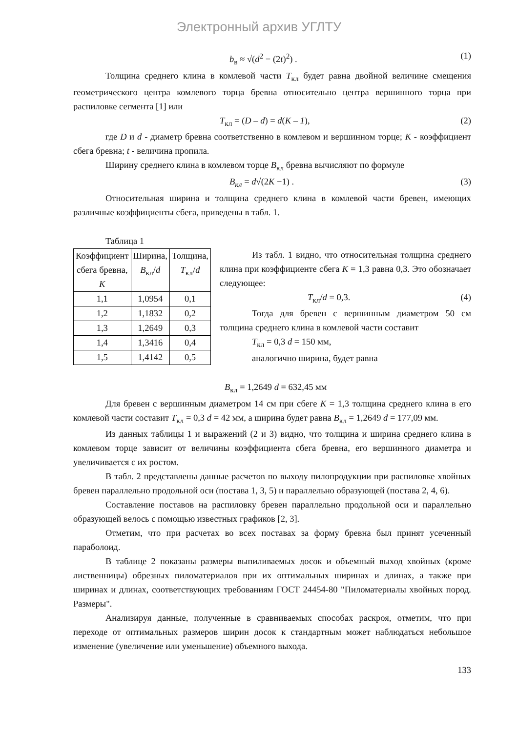Электронный архив УГЛТУ
b<sub>в</sub> ≈ √(d<sup>2</sup> − (2t)<sup>2</sup>) . (1)
Толщина среднего клина в комлевой части T<sub>кл</sub> будет равна двойной величине смещения геометрического центра комлевого торца бревна относительно центра вершинного торца при распиловке сегмента [1] или
T<sub>кл</sub> = (D – d) = d(K – 1), (2)
где D и d - диаметр бревна соответственно в комлевом и вершинном торце; К - коэффициент сбега бревна; t - величина пропила.
Ширину среднего клина в комлевом торце B<sub>кл</sub> бревна вычисляют по формуле
B<sub>кл</sub> = d√(2K −1) . (3)
Относительная ширина и толщина среднего клина в комлевой части бревен, имеющих различные коэффициенты сбега, приведены в табл. 1.
Таблица 1
| Коэффициент сбега бревна, K | Ширина, B<sub>кл</sub>/ d | Толщина, T<sub>кл</sub>/ d |
| --- | --- | --- |
| 1,1 | 1,0954 | 0,1 |
| 1,2 | 1,1832 | 0,2 |
| 1,3 | 1,2649 | 0,3 |
| 1,4 | 1,3416 | 0,4 |
| 1,5 | 1,4142 | 0,5 |
Из табл. 1 видно, что относительная толщина среднего клина при коэффициенте сбега К = 1,3 равна 0,3. Это обозначает следующее:
T<sub>кл</sub>/d = 0,3. (4)
Тогда для бревен с вершинным диаметром 50 см толщина среднего клина в комлевой части составит
T<sub>кл</sub> = 0,3 d = 150 мм,
аналогично ширина, будет равна
B<sub>кл</sub> = 1,2649 d = 632,45 мм
Для бревен с вершинным диаметром 14 см при сбеге К = 1,3 толщина среднего клина в его комлевой части составит T<sub>кл</sub> = 0,3 d = 42 мм, а ширина будет равна B<sub>кл</sub> = 1,2649 d = 177,09 мм.
Из данных таблицы 1 и выражений (2 и 3) видно, что толщина и ширина среднего клина в комлевом торце зависит от величины коэффициента сбега бревна, его вершинного диаметра и увеличивается с их ростом.
В табл. 2 представлены данные расчетов по выходу пилопродукции при распиловке хвойных бревен параллельно продольной оси (постава 1, 3, 5) и параллельно образующей (постава 2, 4, 6).
Составление поставов на распиловку бревен параллельно продольной оси и параллельно образующей велось с помощью известных графиков [2, 3].
Отметим, что при расчетах во всех поставах за форму бревна был принят усеченный параболоид.
В таблице 2 показаны размеры выпиливаемых досок и объемный выход хвойных (кроме лиственницы) обрезных пиломатериалов при их оптимальных ширинах и длинах, а также при ширинах и длинах, соответствующих требованиям ГОСТ 24454-80 "Пиломатериалы хвойных пород. Размеры".
Анализируя данные, полученные в сравниваемых способах раскроя, отметим, что при переходе от оптимальных размеров ширин досок к стандартным может наблюдаться небольшое изменение (увеличение или уменьшение) объемного выхода.
133